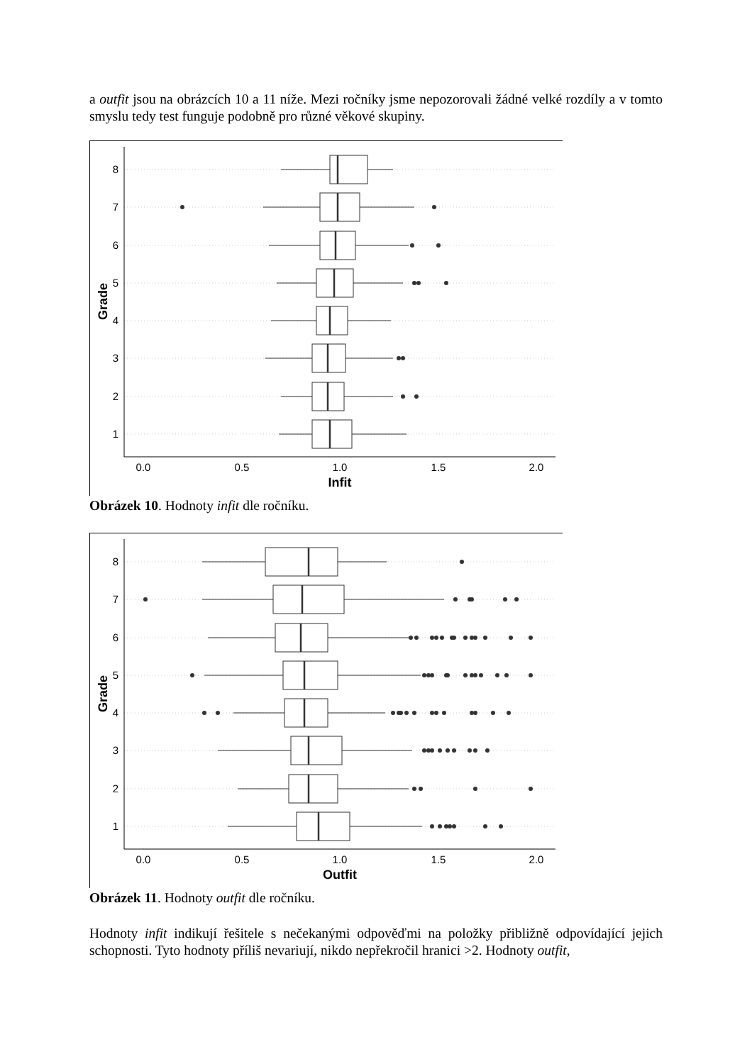a outfit jsou na obrázcích 10 a 11 níže. Mezi ročníky jsme nepozorovali žádné velké rozdíly a v tomto smyslu tedy test funguje podobně pro různé věkové skupiny.
8
7
6
5
4
3
2
1
0.0
0.5
1.0
1.5
2.0
Infit
Grade
Obrázek 10. Hodnoty infit dle ročníku.
8
7
6
5
4
3
2
1
0.0
0.5
1.0
1.5
2.0
Outfit
Grade
Obrázek 11. Hodnoty outfit dle ročníku.
Hodnoty infit indikují řešitele s nečekanými odpověďmi na položky přibližně odpovídající jejich schopnosti. Tyto hodnoty příliš nevariují, nikdo nepřekročil hranici >2. Hodnoty outfit,